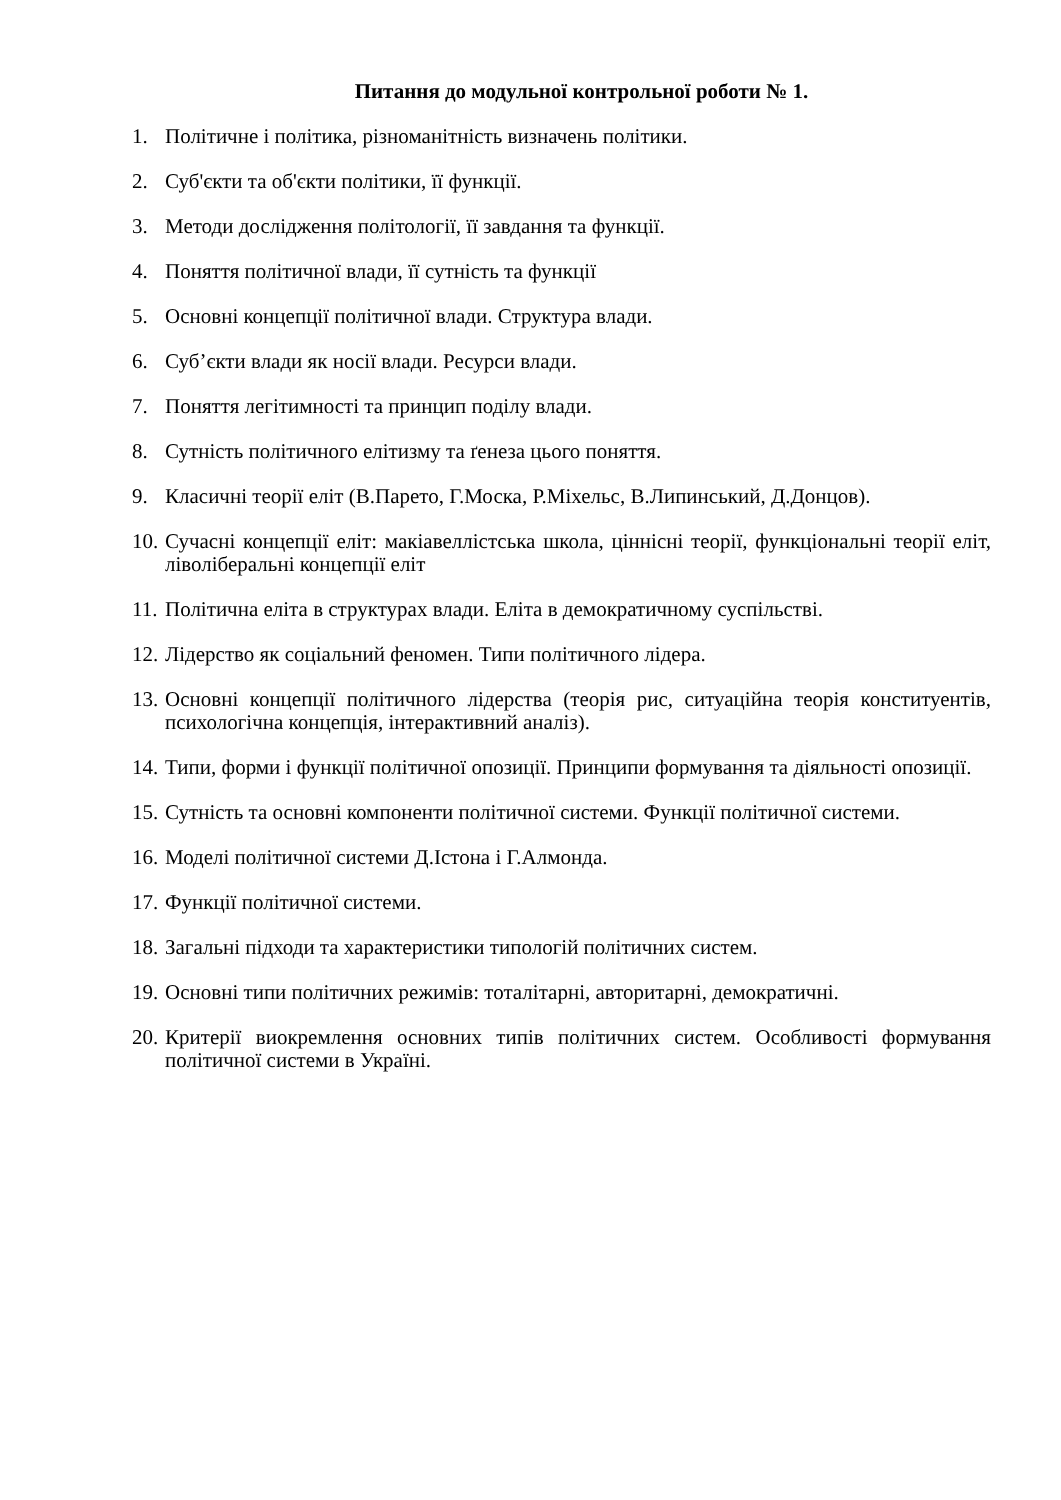Питання до модульної контрольної роботи № 1.
1. Політичне і політика, різноманітність визначень політики.
2. Суб'єкти та об'єкти політики, її функції.
3. Методи дослідження політології, її завдання та функції.
4. Поняття політичної влади, її сутність та функції
5. Основні концепції політичної влади. Структура влади.
6. Суб’єкти влади як носії влади. Ресурси влади.
7. Поняття легітимності та принцип поділу влади.
8. Сутність політичного елітизму та ґенеза цього поняття.
9. Класичні теорії еліт (В.Парето, Г.Моска, Р.Міхельс, В.Липинський, Д.Донцов).
10. Сучасні концепції еліт: макіавеллістська школа, ціннісні теорії, функціональні теорії еліт, ліволіберальні концепції еліт
11. Політична еліта в структурах влади. Еліта в демократичному суспільстві.
12. Лідерство як соціальний феномен. Типи політичного лідера.
13. Основні концепції політичного лідерства (теорія рис, ситуаційна теорія конституентів, психологічна концепція, інтерактивний аналіз).
14. Типи, форми і функції політичної опозиції. Принципи формування та діяльності опозиції.
15. Сутність та основні компоненти політичної системи. Функції політичної системи.
16. Моделі політичної системи Д.Істона і Г.Алмонда.
17. Функції політичної системи.
18. Загальні підходи та характеристики типологій політичних систем.
19. Основні типи політичних режимів: тоталітарні, авторитарні, демократичні.
20. Критерії виокремлення основних типів політичних систем. Особливості формування політичної системи в Україні.